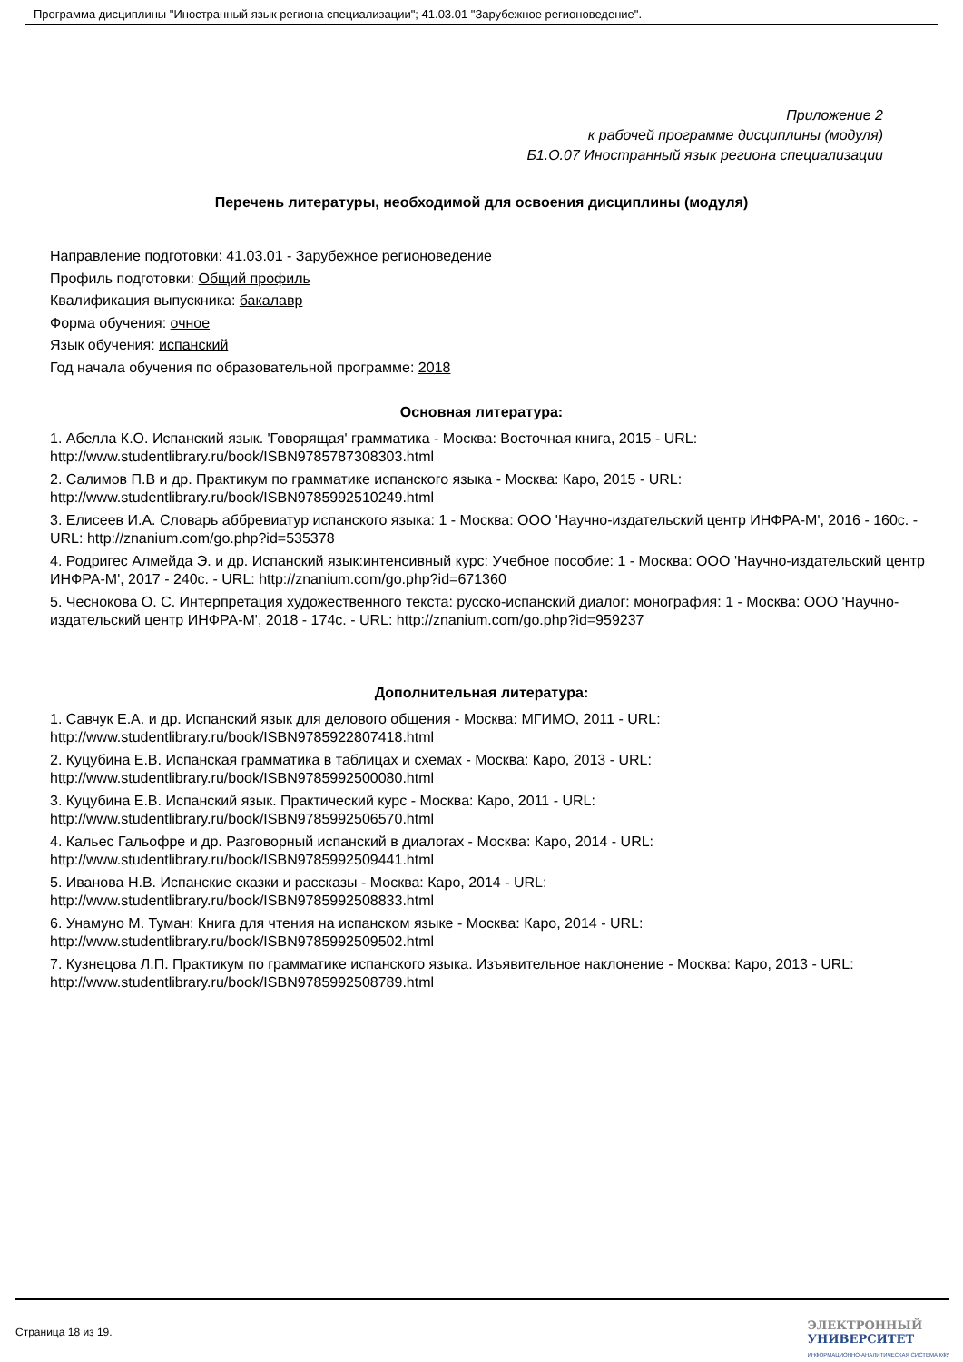Программа дисциплины "Иностранный язык региона специализации"; 41.03.01 "Зарубежное регионоведение".
Приложение 2
к рабочей программе дисциплины (модуля)
Б1.О.07 Иностранный язык региона специализации
Перечень литературы, необходимой для освоения дисциплины (модуля)
Направление подготовки: 41.03.01 - Зарубежное регионоведение
Профиль подготовки: Общий профиль
Квалификация выпускника: бакалавр
Форма обучения: очное
Язык обучения: испанский
Год начала обучения по образовательной программе: 2018
Основная литература:
1. Абелла К.О. Испанский язык. 'Говорящая' грамматика - Москва: Восточная книга, 2015 - URL: http://www.studentlibrary.ru/book/ISBN9785787308303.html
2. Салимов П.В и др. Практикум по грамматике испанского языка - Москва: Каро, 2015 - URL: http://www.studentlibrary.ru/book/ISBN9785992510249.html
3. Елисеев И.А. Словарь аббревиатур испанского языка: 1 - Москва: ООО 'Научно-издательский центр ИНФРА-М', 2016 - 160с. - URL: http://znanium.com/go.php?id=535378
4. Родригес Алмейда Э. и др. Испанский язык:интенсивный курс: Учебное пособие: 1 - Москва: ООО 'Научно-издательский центр ИНФРА-М', 2017 - 240с. - URL: http://znanium.com/go.php?id=671360
5. Чеснокова О. С. Интерпретация художественного текста: русско-испанский диалог: монография: 1 - Москва: ООО 'Научно-издательский центр ИНФРА-М', 2018 - 174с. - URL: http://znanium.com/go.php?id=959237
Дополнительная литература:
1. Савчук Е.А. и др. Испанский язык для делового общения - Москва: МГИМО, 2011 - URL: http://www.studentlibrary.ru/book/ISBN9785922807418.html
2. Куцубина Е.В. Испанская грамматика в таблицах и схемах - Москва: Каро, 2013 - URL: http://www.studentlibrary.ru/book/ISBN9785992500080.html
3. Куцубина Е.В. Испанский язык. Практический курс - Москва: Каро, 2011 - URL: http://www.studentlibrary.ru/book/ISBN9785992506570.html
4. Кальес Гальофре и др. Разговорный испанский в диалогах - Москва: Каро, 2014 - URL: http://www.studentlibrary.ru/book/ISBN9785992509441.html
5. Иванова Н.В. Испанские сказки и рассказы - Москва: Каро, 2014 - URL: http://www.studentlibrary.ru/book/ISBN9785992508833.html
6. Унамуно М. Туман: Книга для чтения на испанском языке - Москва: Каро, 2014 - URL: http://www.studentlibrary.ru/book/ISBN9785992509502.html
7. Кузнецова Л.П. Практикум по грамматике испанского языка. Изъявительное наклонение - Москва: Каро, 2013 - URL: http://www.studentlibrary.ru/book/ISBN9785992508789.html
Страница 18 из 19.
ЭЛЕКТРОННЫЙ
УНИВЕРСИТЕТ
ИНФОРМАЦИОННО-АНАЛИТИЧЕСКАЯ СИСТЕМА КФУ